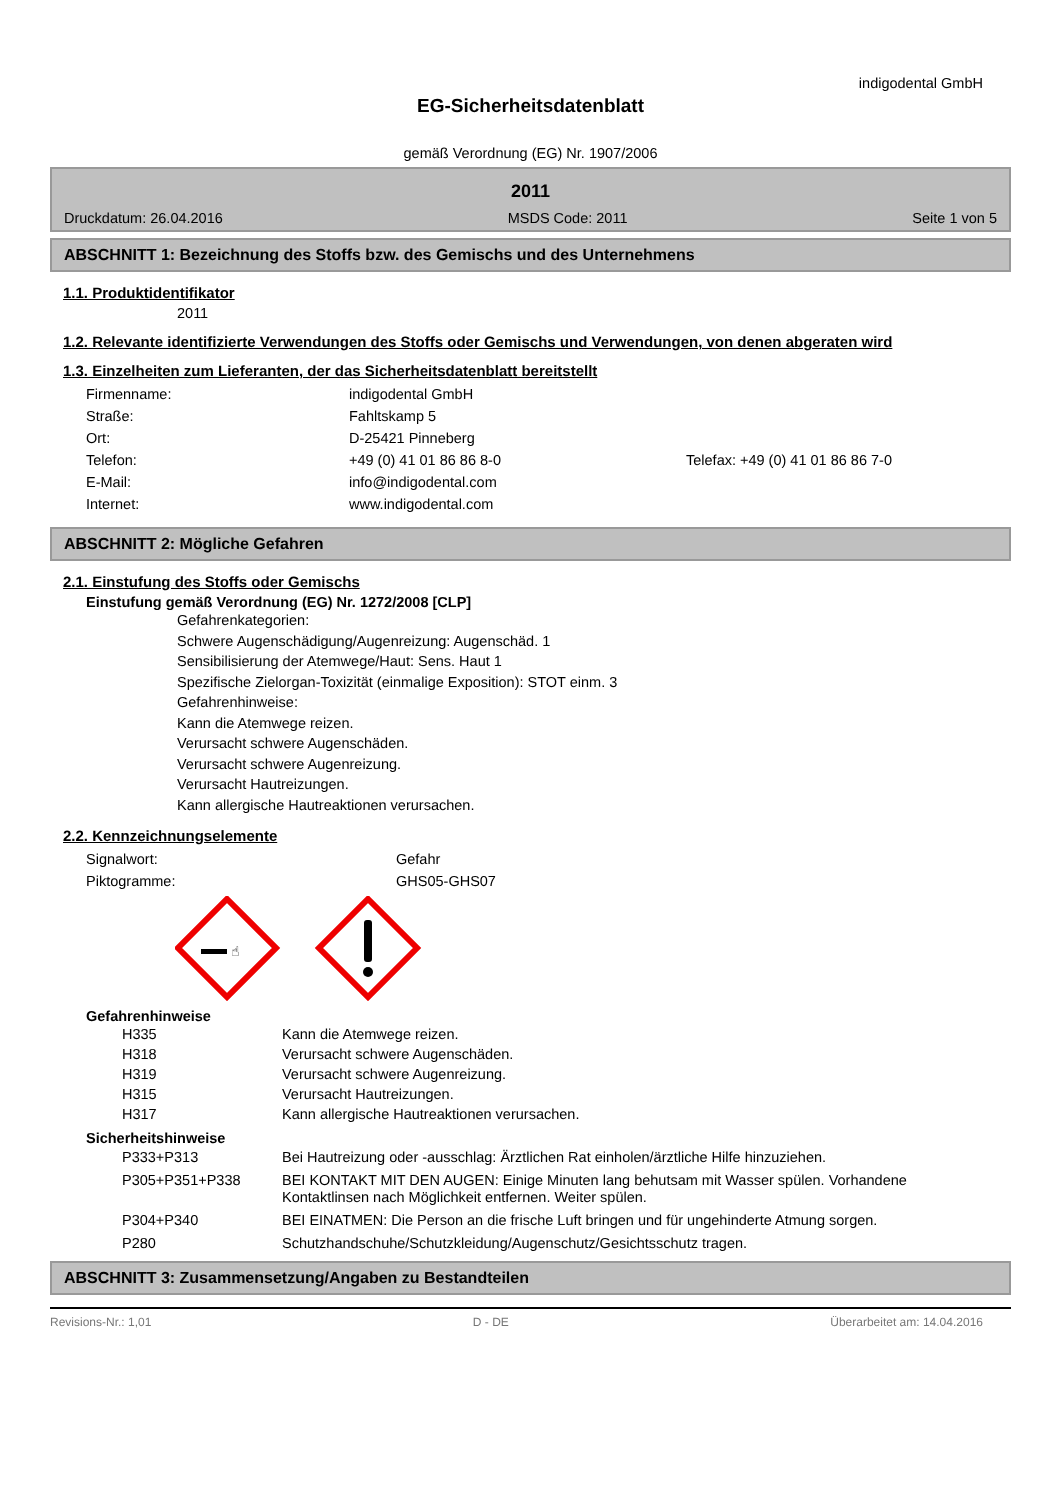indigodental GmbH
EG-Sicherheitsdatenblatt
gemäß Verordnung (EG) Nr. 1907/2006
2011
Druckdatum: 26.04.2016 MSDS Code: 2011 Seite 1 von 5
ABSCHNITT 1: Bezeichnung des Stoffs bzw. des Gemischs und des Unternehmens
1.1. Produktidentifikator
2011
1.2. Relevante identifizierte Verwendungen des Stoffs oder Gemischs und Verwendungen, von denen abgeraten wird
1.3. Einzelheiten zum Lieferanten, der das Sicherheitsdatenblatt bereitstellt
| Firmenname: | indigodental GmbH | |
| Straße: | Fahltskamp 5 | |
| Ort: | D-25421 Pinneberg | |
| Telefon: | +49 (0) 41 01 86 86 8-0 | Telefax: +49 (0) 41 01 86 86 7-0 |
| E-Mail: | info@indigodental.com | |
| Internet: | www.indigodental.com | |
ABSCHNITT 2: Mögliche Gefahren
2.1. Einstufung des Stoffs oder Gemischs
Einstufung gemäß Verordnung (EG) Nr. 1272/2008 [CLP]
Gefahrenkategorien:
Schwere Augenschädigung/Augenreizung: Augenschäd. 1
Sensibilisierung der Atemwege/Haut: Sens. Haut 1
Spezifische Zielorgan-Toxizität (einmalige Exposition): STOT einm. 3
Gefahrenhinweise:
Kann die Atemwege reizen.
Verursacht schwere Augenschäden.
Verursacht schwere Augenreizung.
Verursacht Hautreizungen.
Kann allergische Hautreaktionen verursachen.
2.2. Kennzeichnungselemente
| Signalwort: | Gefahr |
| Piktogramme: | GHS05-GHS07 |
☝
Gefahrenhinweise
| H335 | Kann die Atemwege reizen. |
| H318 | Verursacht schwere Augenschäden. |
| H319 | Verursacht schwere Augenreizung. |
| H315 | Verursacht Hautreizungen. |
| H317 | Kann allergische Hautreaktionen verursachen. |
Sicherheitshinweise
| P333+P313 | Bei Hautreizung oder -ausschlag: Ärztlichen Rat einholen/ärztliche Hilfe hinzuziehen. |
| P305+P351+P338 | BEI KONTAKT MIT DEN AUGEN: Einige Minuten lang behutsam mit Wasser spülen. Vorhandene Kontaktlinsen nach Möglichkeit entfernen. Weiter spülen. |
| P304+P340 | BEI EINATMEN: Die Person an die frische Luft bringen und für ungehinderte Atmung sorgen. |
| P280 | Schutzhandschuhe/Schutzkleidung/Augenschutz/Gesichtsschutz tragen. |
ABSCHNITT 3: Zusammensetzung/Angaben zu Bestandteilen
Revisions-Nr.: 1,01 D - DE Überarbeitet am: 14.04.2016